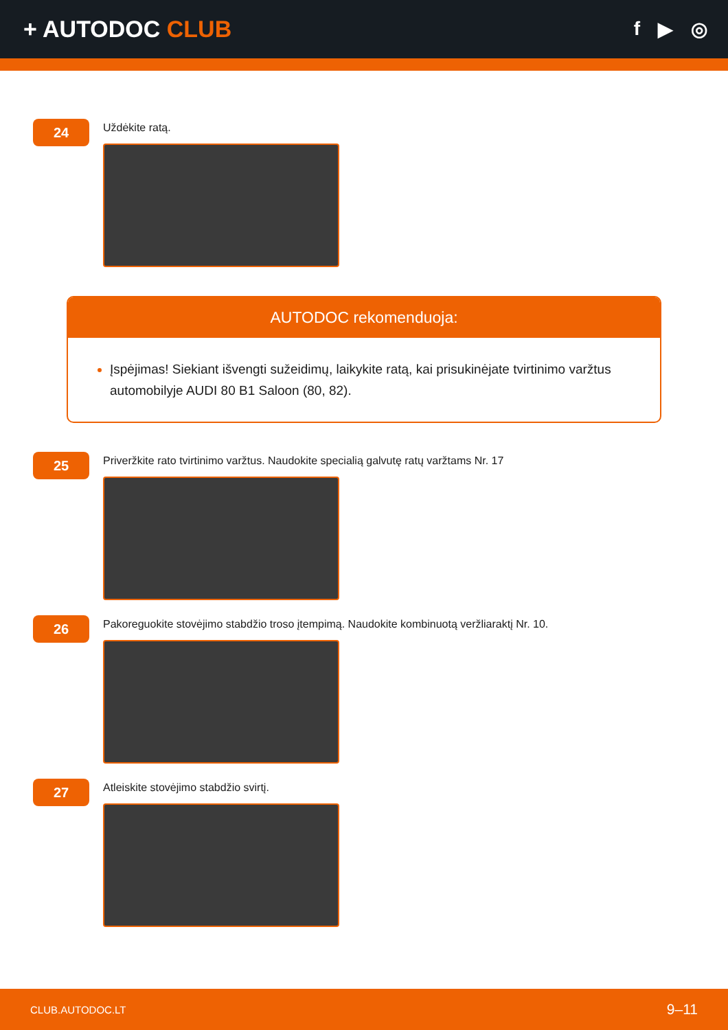+ AUTODOC CLUB
f ▶ ◎
24
Uždėkite ratą.
AUTODOC rekomenduoja:
Įspėjimas! Siekiant išvengti sužeidimų, laikykite ratą, kai prisukinėjate tvirtinimo varžtus automobilyje AUDI 80 B1 Saloon (80, 82).
25
Priveržkite rato tvirtinimo varžtus. Naudokite specialią galvutę ratų varžtams Nr. 17
26
Pakoreguokite stovėjimo stabdžio troso įtempimą. Naudokite kombinuotą veržliaraktį Nr. 10.
27
Atleiskite stovėjimo stabdžio svirtį.
CLUB.AUTODOC.LT 9–11